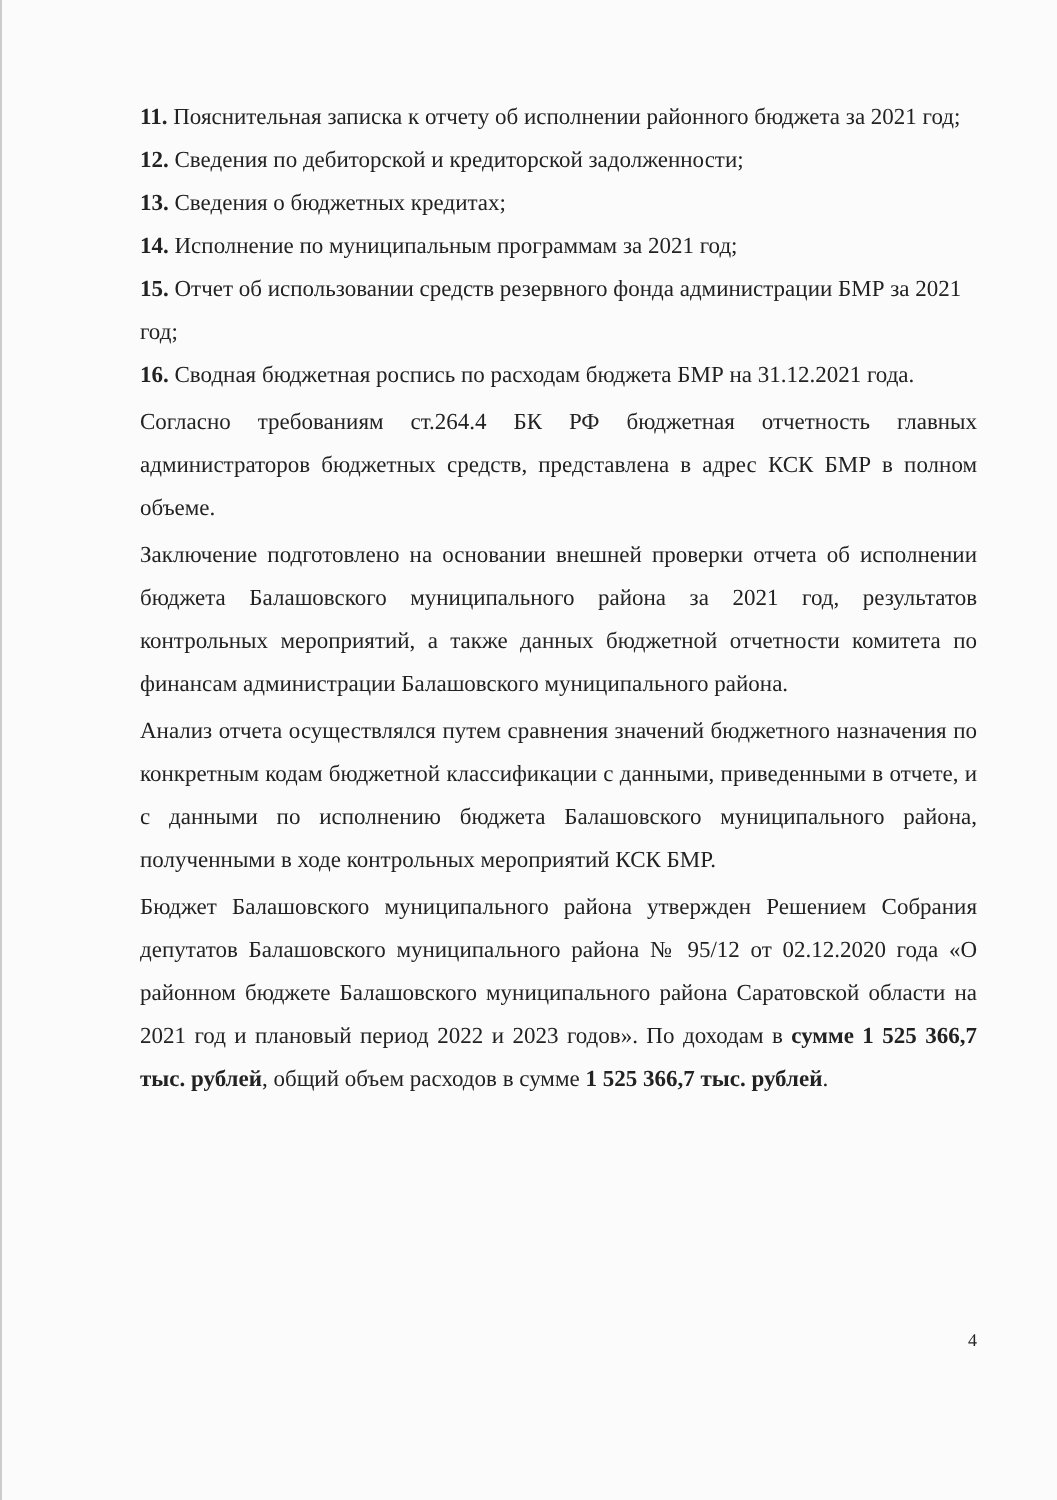11. Пояснительная записка к отчету об исполнении районного бюджета за 2021 год;
12. Сведения по дебиторской и кредиторской задолженности;
13. Сведения о бюджетных кредитах;
14. Исполнение по муниципальным программам за 2021 год;
15. Отчет об использовании средств резервного фонда администрации БМР за 2021 год;
16. Сводная бюджетная роспись по расходам бюджета БМР на 31.12.2021 года.
Согласно требованиям ст.264.4 БК РФ бюджетная отчетность главных администраторов бюджетных средств, представлена в адрес КСК БМР в полном объеме.
Заключение подготовлено на основании внешней проверки отчета об исполнении бюджета Балашовского муниципального района за 2021 год, результатов контрольных мероприятий, а также данных бюджетной отчетности комитета по финансам администрации Балашовского муниципального района.
Анализ отчета осуществлялся путем сравнения значений бюджетного назначения по конкретным кодам бюджетной классификации с данными, приведенными в отчете, и с данными по исполнению бюджета Балашовского муниципального района, полученными в ходе контрольных мероприятий КСК БМР.
Бюджет Балашовского муниципального района утвержден Решением Собрания депутатов Балашовского муниципального района № 95/12 от 02.12.2020 года «О районном бюджете Балашовского муниципального района Саратовской области на 2021 год и плановый период 2022 и 2023 годов». По доходам в сумме 1 525 366,7 тыс. рублей, общий объем расходов в сумме 1 525 366,7 тыс. рублей.
4